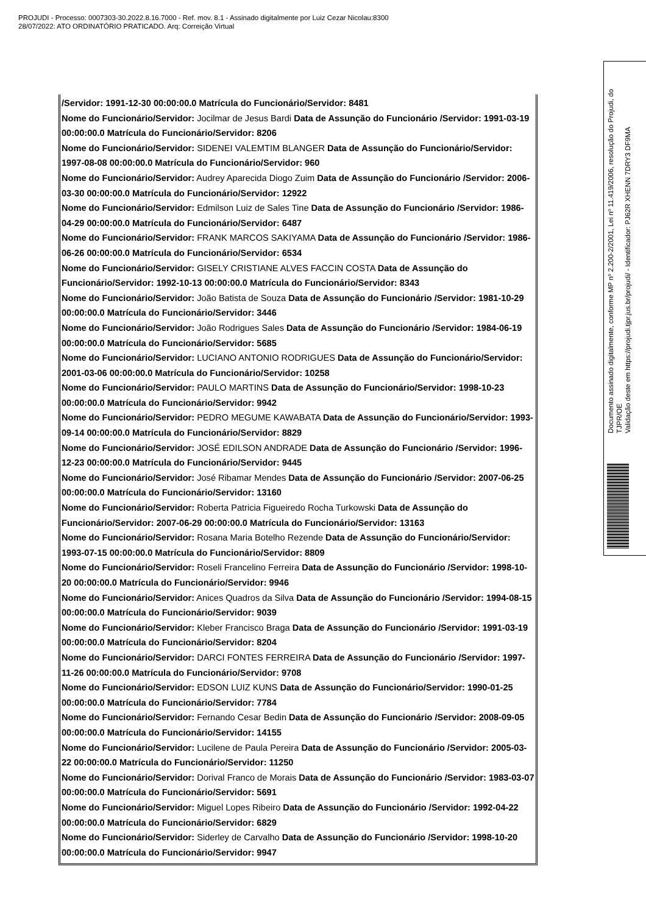PROJUDI - Processo: 0007303-30.2022.8.16.7000 - Ref. mov. 8.1 - Assinado digitalmente por Luiz Cezar Nicolau:8300
28/07/2022: ATO ORDINATÓRIO PRATICADO. Arq: Correição Virtual
/Servidor: 1991-12-30 00:00:00.0 Matrícula do Funcionário/Servidor: 8481
Nome do Funcionário/Servidor: Jocilmar de Jesus Bardi Data de Assunção do Funcionário /Servidor: 1991-03-19 00:00:00.0 Matrícula do Funcionário/Servidor: 8206
Nome do Funcionário/Servidor: SIDENEI VALEMTIM BLANGER Data de Assunção do Funcionário/Servidor: 1997-08-08 00:00:00.0 Matrícula do Funcionário/Servidor: 960
Nome do Funcionário/Servidor: Audrey Aparecida Diogo Zuim Data de Assunção do Funcionário /Servidor: 2006-03-30 00:00:00.0 Matrícula do Funcionário/Servidor: 12922
Nome do Funcionário/Servidor: Edmilson Luiz de Sales Tine Data de Assunção do Funcionário /Servidor: 1986-04-29 00:00:00.0 Matrícula do Funcionário/Servidor: 6487
Nome do Funcionário/Servidor: FRANK MARCOS SAKIYAMA Data de Assunção do Funcionário /Servidor: 1986-06-26 00:00:00.0 Matrícula do Funcionário/Servidor: 6534
Nome do Funcionário/Servidor: GISELY CRISTIANE ALVES FACCIN COSTA Data de Assunção do Funcionário/Servidor: 1992-10-13 00:00:00.0 Matrícula do Funcionário/Servidor: 8343
Nome do Funcionário/Servidor: João Batista de Souza Data de Assunção do Funcionário /Servidor: 1981-10-29 00:00:00.0 Matrícula do Funcionário/Servidor: 3446
Nome do Funcionário/Servidor: João Rodrigues Sales Data de Assunção do Funcionário /Servidor: 1984-06-19 00:00:00.0 Matrícula do Funcionário/Servidor: 5685
Nome do Funcionário/Servidor: LUCIANO ANTONIO RODRIGUES Data de Assunção do Funcionário/Servidor: 2001-03-06 00:00:00.0 Matrícula do Funcionário/Servidor: 10258
Nome do Funcionário/Servidor: PAULO MARTINS Data de Assunção do Funcionário/Servidor: 1998-10-23 00:00:00.0 Matrícula do Funcionário/Servidor: 9942
Nome do Funcionário/Servidor: PEDRO MEGUME KAWABATA Data de Assunção do Funcionário/Servidor: 1993-09-14 00:00:00.0 Matrícula do Funcionário/Servidor: 8829
Nome do Funcionário/Servidor: JOSÉ EDILSON ANDRADE Data de Assunção do Funcionário /Servidor: 1996-12-23 00:00:00.0 Matrícula do Funcionário/Servidor: 9445
Nome do Funcionário/Servidor: José Ribamar Mendes Data de Assunção do Funcionário /Servidor: 2007-06-25 00:00:00.0 Matrícula do Funcionário/Servidor: 13160
Nome do Funcionário/Servidor: Roberta Patricia Figueiredo Rocha Turkowski Data de Assunção do Funcionário/Servidor: 2007-06-29 00:00:00.0 Matrícula do Funcionário/Servidor: 13163
Nome do Funcionário/Servidor: Rosana Maria Botelho Rezende Data de Assunção do Funcionário/Servidor: 1993-07-15 00:00:00.0 Matrícula do Funcionário/Servidor: 8809
Nome do Funcionário/Servidor: Roseli Francelino Ferreira Data de Assunção do Funcionário /Servidor: 1998-10-20 00:00:00.0 Matrícula do Funcionário/Servidor: 9946
Nome do Funcionário/Servidor: Anices Quadros da Silva Data de Assunção do Funcionário /Servidor: 1994-08-15 00:00:00.0 Matrícula do Funcionário/Servidor: 9039
Nome do Funcionário/Servidor: Kleber Francisco Braga Data de Assunção do Funcionário /Servidor: 1991-03-19 00:00:00.0 Matrícula do Funcionário/Servidor: 8204
Nome do Funcionário/Servidor: DARCI FONTES FERREIRA Data de Assunção do Funcionário /Servidor: 1997-11-26 00:00:00.0 Matrícula do Funcionário/Servidor: 9708
Nome do Funcionário/Servidor: EDSON LUIZ KUNS Data de Assunção do Funcionário/Servidor: 1990-01-25 00:00:00.0 Matrícula do Funcionário/Servidor: 7784
Nome do Funcionário/Servidor: Fernando Cesar Bedin Data de Assunção do Funcionário /Servidor: 2008-09-05 00:00:00.0 Matrícula do Funcionário/Servidor: 14155
Nome do Funcionário/Servidor: Lucilene de Paula Pereira Data de Assunção do Funcionário /Servidor: 2005-03-22 00:00:00.0 Matrícula do Funcionário/Servidor: 11250
Nome do Funcionário/Servidor: Dorival Franco de Morais Data de Assunção do Funcionário /Servidor: 1983-03-07 00:00:00.0 Matrícula do Funcionário/Servidor: 5691
Nome do Funcionário/Servidor: Miguel Lopes Ribeiro Data de Assunção do Funcionário /Servidor: 1992-04-22 00:00:00.0 Matrícula do Funcionário/Servidor: 6829
Nome do Funcionário/Servidor: Siderley de Carvalho Data de Assunção do Funcionário /Servidor: 1998-10-20 00:00:00.0 Matrícula do Funcionário/Servidor: 9947
Documento assinado digitalmente, conforme MP nº 2.200-2/2001, Lei nº 11.419/2006, resolução do Projudi, do TJPR/OE
Validação deste em https://projudi.tjpr.jus.br/projudi/ - Identificador: PJ62R XHENN 7DRY3 DF9MA